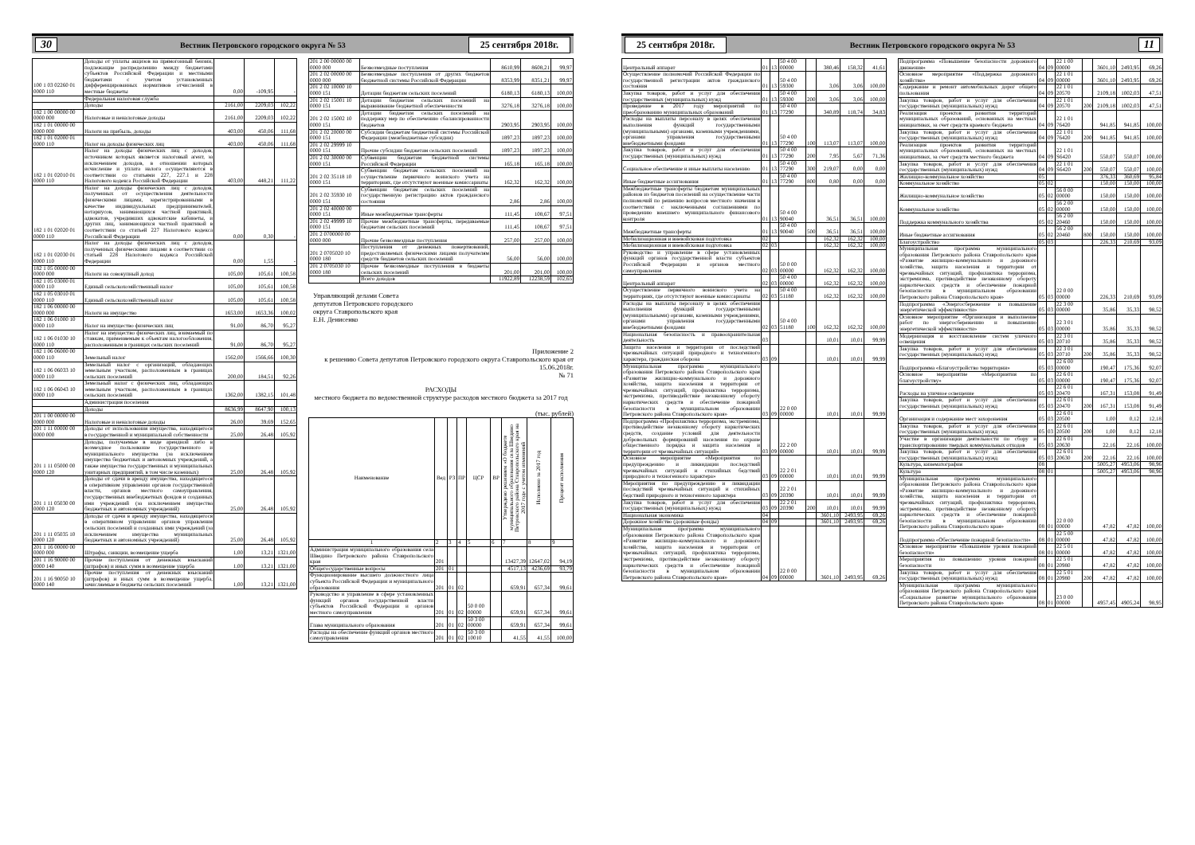30 Вестник Петровского городского округа № 53 25 сентября 2018г.
| 100 1 03 02260 01 0000 110 | Доходы от уплаты акцизов на прямогонный бензин, подлежащие распределению между бюджетами субъектов Российской Федерации и местными бюджетами с учетом установленных дифференцированных нормативов отчислений в местные бюджеты | 0,00 | -109,95 | - |
| | Федеральная налоговая служба | | | |
| | Доходы | 2161,00 | 2209,03 | 102,22 |
| 182 1 00 00000 00 0000 000 | Налоговые и неналоговые доходы | 2161,00 | 2209,03 | 102,22 |
| 182 1 01 00000 00 0000 000 | Налоги на прибыль, доходы | 403,00 | 450,06 | 111,68 |
| 182 1 01 02000 01 0000 110 | Налог на доходы физических лиц | 403,00 | 450,06 | 111,68 |
| 182 1 01 02010 01 0000 110 | Налог на доходы физических лиц с доходов, источником которых является налоговый агент, за исключением доходов, в отношении которых исчисление и уплата налога осуществляются в соответствии со статьями 227, 227.1 и 228 Налогового кодекса Российской Федерации | 403,00 | 448,21 | 111,22 |
| 182 1 01 02020 01 0000 110 | Налог на доходы физических лиц с доходов, полученных от осуществления деятельности физическими лицами, зарегистрированными в качестве индивидуальных предпринимателей, нотариусов, занимающихся частной практикой, адвокатов, учредивших адвокатские кабинеты, и других лиц, занимающихся частной практикой в соответствии со статьей 227 Налогового кодекса Российской Федерации | 0,00 | 0,30 | - |
| 182 1 01 02030 01 0000 110 | Налог на доходы физических лиц с доходов, полученных физическими лицами в соответствии со статьей 228 Налогового кодекса Российской Федерации | 0,00 | 1,55 | - |
| 182 1 05 00000 00 0000 000 | Налоги на совокупный доход | 105,00 | 105,61 | 100,58 |
| 182 1 05 03000 01 0000 110 | Единый сельскохозяйственный налог | 105,00 | 105,61 | 100,58 |
| 182 1 05 03010 01 0000 110 | Единый сельскохозяйственный налог | 105,00 | 105,61 | 100,58 |
| 182 1 06 00000 00 0000 000 | Налоги на имущество | 1653,00 | 1653,36 | 100,02 |
| 182 1 06 01000 10 0000 110 | Налог на имущество физических лиц | 91,00 | 86,70 | 95,27 |
| 182 1 06 01030 10 0000 110 | Налог на имущество физических лиц, взимаемый по ставкам, применяемым к объектам налогообложения, расположенным в границах сельских поселений | 91,00 | 86,70 | 95,27 |
| 182 1 06 06000 00 0000 110 | Земельный налог | 1562,00 | 1566,66 | 100,30 |
| 182 1 06 06033 10 0000 110 | Земельный налог с организаций, обладающих земельным участком, расположенным в границах сельских поселений | 200,00 | 184,51 | 92,26 |
| 182 1 06 06043 10 0000 110 | Земельный налог с физических лиц, обладающих земельным участком, расположенным в границах сельских поселений | 1362,00 | 1382,15 | 101,48 |
| | Администрация поселения | | | |
| | Доходы | 8636,99 | 8647,90 | 100,13 |
| 201 1 00 00000 00 0000 000 | Налоговые и неналоговые доходы | 26,00 | 39,69 | 152,65 |
| 201 1 11 00000 00 0000 000 | Доходы от использования имущества, находящегося в государственной и муниципальной собственности | 25,00 | 26,48 | 105,92 |
| 201 1 11 05000 00 0000 120 | Доходы, получаемые в виде арендной либо в возмездное пользование государственного и муниципального имущества (за исключением имущества бюджетных и автономных учреждений, а также имущества государственных и муниципальных унитарных предприятий, в том числе казенных) | 25,00 | 26,48 | 105,92 |
| 201 1 11 05030 00 0000 120 | Доходы от сдачи в аренду имущества, находящегося в оперативном управлении органов государственной власти, органов местного самоуправления, государственных внебюджетных фондов и созданных ими учреждений (за исключением имущества бюджетных и автономных учреждений) | 25,00 | 26,48 | 105,92 |
| 201 1 11 05035 10 0000 120 | Доходы от сдачи в аренду имущества, находящегося в оперативном управлении органов управления сельских поселений и созданных ими учреждений (за исключением имущества муниципальных бюджетных и автономных учреждений) | 25,00 | 26,48 | 105,92 |
| 201 1 16 00000 00 0000 000 | Штрафы, санкции, возмещение ущерба | 1,00 | 13,21 | 1321,00 |
| 201 1 16 90000 00 0000 140 | Прочие поступления от денежных взысканий (штрафов) и иных сумм в возмещение ущерба | 1,00 | 13,21 | 1321,00 |
| 201 1 16 90050 10 0000 140 | Прочие поступления от денежных взысканий (штрафов) и иных сумм в возмещение ущерба, зачисляемые в бюджеты сельских поселений | 1,00 | 13,21 | 1321,00 |
| 201 2 00 00000 00 0000 000 | Безвозмездные поступления | 8610,99 | 8608,21 | 99,97 |
| 201 2 02 00000 00 0000 000 | Безвозмездные поступления от других бюджетов бюджетной системы Российской Федерации | 8353,99 | 8351,21 | 99,97 |
| 201 2 02 10000 10 0000 151 | Дотации бюджетам сельских поселений | 6180,13 | 6180,13 | 100,00 |
| 201 2 02 15001 10 0000 151 | Дотации бюджетам сельских поселений на выравнивание бюджетной обеспеченности | 3276,18 | 3276,18 | 100,00 |
| 201 2 02 15002 10 0000 151 | Дотации бюджетам сельских поселений на поддержку мер по обеспечению сбалансированности бюджетов | 2903,95 | 2903,95 | 100,00 |
| 201 2 02 20000 00 0000 151 | Субсидии бюджетам бюджетной системы Российской Федерации (межбюджетные субсидии) | 1897,23 | 1897,23 | 100,00 |
| 201 2 02 29999 10 0000 151 | Прочие субсидии бюджетам сельских поселений | 1897,23 | 1897,23 | 100,00 |
| 201 2 02 30000 00 0000 151 | Субвенции бюджетам бюджетной системы Российской Федерации | 165,18 | 165,18 | 100,00 |
| 201 2 02 35118 10 0000 151 | Субвенции бюджетам сельских поселений на осуществление первичного воинского учета на территориях, где отсутствуют военные комиссариаты | 162,32 | 162,32 | 100,00 |
| 201 2 02 35930 10 0000 151 | Субвенции бюджетам сельских поселений на государственную регистрацию актов гражданского состояния | 2,86 | 2,86 | 100,00 |
| 201 2 02 40000 00 0000 151 | Иные межбюджетные трансферты | 111,45 | 108,67 | 97,51 |
| 201 2 02 49999 10 0000 151 | Прочие межбюджетные трансферты, передаваемые бюджетам сельских поселений | 111,45 | 108,67 | 97,51 |
| 201 2 0700000 00 0000 000 | Прочие безвозмездные поступления | 257,00 | 257,00 | 100,00 |
| 201 2 0705020 10 0000 180 | Поступления от денежных пожертвований, предоставляемых физическими лицами получателям средств бюджетов сельских поселений | 56,00 | 56,00 | 100,00 |
| 201 2 0705030 10 0000 180 | Прочие безвозмездные поступления в бюджеты сельских поселений | 201,00 | 201,00 | 100,00 |
| | Всего доходов | 11922,89 | 12238,59 | 102,65 |
Управляющий делами Совета
депутатов Петровского городского
округа Ставропольского края
Е.Н. Денисенко
Приложение 2
к решению Совета депутатов Петровского городского округа Ставропольского края от 15.06.2018г.
№ 71
РАСХОДЫ
местного бюджета по ведомственной структуре расходов местного бюджета за 2017 год
(тыс. рублей)
| Наименование | Вед | РЗ | ПР | ЦСР | ВР | Утверждено решением «О бюджете муниципального образования села Шведино Петровского района Ставропольского края на 2017 год» с учетом изменений | Исполнено за 2017 год | Процент исполнения |
| --- | --- | --- | --- | --- | --- | --- | --- | --- |
| 1 | 2 | 3 | 4 | 5 | 6 | 7 | 8 | 9 |
| Администрация муниципального образования села Шведино Петровского района Ставропольского края | 201 | | | | | 13427,39 | 12647,02 | 94,19 |
| Общегосударственные вопросы | 201 | 01 | | | | 4517,13 | 4236,69 | 93,79 |
| Функционирование высшего должностного лица субъекта Российской Федерации и муниципального образования | 201 | 01 | 02 | | | 659,91 | 657,34 | 99,61 |
| Руководство и управление в сфере установленных функций органов государственной власти субъектов Российской Федерации и органов местного самоуправления | 201 | 01 | 02 | 50 0 00 00000 | | 659,91 | 657,34 | 99,61 |
| Глава муниципального образования | 201 | 01 | 02 | 50 3 00 00000 | | 659,91 | 657,34 | 99,61 |
| Расходы на обеспечение функций органов местного самоуправления | 201 | 01 | 02 | 50 3 00 10010 | | 41,55 | 41,55 | 100,00 |
25 сентября 2018г. Вестник Петровского городского округа № 53 11
| Центральный аппарат | 01 | 13 | 50 4 00 00000 | | 380,46 | 158,32 | 41,61 |
| Осуществление полномочий Российской Федерации по государственной регистрации актов гражданского состояния | 01 | 13 | 50 4 00 59300 | | 3,06 | 3,06 | 100,00 |
| Закупка товаров, работ и услуг для обеспечения государственных (муниципальных) нужд | 01 | 13 | 50 4 00 59300 | 200 | 3,06 | 3,06 | 100,00 |
| Проведение в 2017 году мероприятий по преобразованию муниципальных образований | 01 | 13 | 50 4 00 77290 | | 340,89 | 118,74 | 34,83 |
| Расходы на выплаты персоналу в целях обеспечения выполнения функций государственными (муниципальными) органами, казенными учреждениями, органами управления государственными внебюджетными фондами | 01 | 13 | 50 4 00 77290 | 100 | 113,07 | 113,07 | 100,00 |
| Закупка товаров, работ и услуг для обеспечения государственных (муниципальных) нужд | 01 | 13 | 50 4 00 77290 | 200 | 7,95 | 5,67 | 71,36 |
| Социальное обеспечение и иные выплаты населению | 01 | 13 | 50 4 00 77290 | 300 | 219,07 | 0,00 | 0,00 |
| Иные бюджетные ассигнования | 01 | 13 | 50 4 00 77290 | 800 | 0,80 | 0,00 | 0,00 |
| Межбюджетные трансферты бюджетам муниципальных районов из бюджетов поселений на осуществление части полномочий по решению вопросов местного значения в соответствии с заключенными соглашениями по проведению внешнего муниципального финансового контроля | 01 | 13 | 50 4 00 90040 | | 36,51 | 36,51 | 100,00 |
| Межбюджетные трансферты | 01 | 13 | 50 4 00 90040 | 500 | 36,51 | 36,51 | 100,00 |
| Мобилизационная и вневойсковая подготовка | 02 | | | | 162,32 | 162,32 | 100,00 |
| Мобилизационная и вневойсковая подготовка | 02 | 03 | | | 162,32 | 162,32 | 100,00 |
| Руководство и управление в сфере установленных функций органов государственной власти субъектов Российской Федерации и органов местного самоуправления | 02 | 03 | 50 0 00 00000 | | 162,32 | 162,32 | 100,00 |
| Центральный аппарат | 02 | 03 | 50 4 00 00000 | | 162,32 | 162,32 | 100,00 |
| Осуществление первичного воинского учета на территориях, где отсутствуют военные комиссариаты | 02 | 03 | 50 4 00 51180 | | 162,32 | 162,32 | 100,00 |
| Расходы на выплаты персоналу в целях обеспечения выполнения функций государственными (муниципальными) органами, казенными учреждениями, органами управления государственными внебюджетными фондами | 02 | 03 | 50 4 00 51180 | 100 | 162,32 | 162,32 | 100,00 |
| Национальная безопасность и правоохранительная деятельность | 03 | | | | 10,01 | 10,01 | 99,99 |
| Защита населения и территории от последствий чрезвычайных ситуаций природного и техногенного характера, гражданская оборона | 03 | 09 | | | 10,01 | 10,01 | 99,99 |
| Муниципальная программа муниципального образования Петровского района Ставропольского края «Развитие жилищно-коммунального и дорожного хозяйства, защита населения и территории от чрезвычайных ситуаций, профилактика терроризма, экстремизма, противодействие незаконному обороту наркотических средств и обеспечение пожарной безопасности в муниципальном образовании Петровского района Ставропольского края» | 03 | 09 | 22 0 00 00000 | | 10,01 | 10,01 | 99,99 |
| Подпрограмма «Профилактика терроризма, экстремизма, противодействие незаконному обороту наркотических средств, создание условий для деятельности добровольных формирований населения по охране общественного порядка и защита населения и территории от чрезвычайных ситуаций» | 03 | 09 | 22 2 00 00000 | | 10,01 | 10,01 | 99,99 |
| Основное мероприятие «Мероприятия по предупреждению и ликвидации последствий чрезвычайных ситуаций и стихийных бедствий природного и техногенного характера» | 03 | 09 | 22 2 01 00000 | | 10,01 | 10,01 | 99,99 |
| Мероприятия по предупреждению и ликвидации последствий чрезвычайных ситуаций и стихийных бедствий природного и техногенного характера | 03 | 09 | 22 2 01 20390 | | 10,01 | 10,01 | 99,99 |
| Закупка товаров, работ и услуг для обеспечения государственных (муниципальных) нужд | 03 | 09 | 22 2 01 20390 | 200 | 10,01 | 10,01 | 99,99 |
| Национальная экономика | 04 | | | | 3601,10 | 2493,95 | 69,26 |
| Дорожное хозяйство (дорожные фонды) | 04 | 09 | | | 3601,10 | 2493,95 | 69,26 |
| Муниципальная программа муниципального образования Петровского района Ставропольского края «Развитие жилищно-коммунального и дорожного хозяйства, защита населения и территории от чрезвычайных ситуаций, профилактика терроризма, экстремизма, противодействие незаконному обороту наркотических средств и обеспечение пожарной безопасности в муниципальном образовании Петровского района Ставропольского края» | 04 | 09 | 22 0 00 00000 | | 3601,10 | 2493,95 | 69,26 |
| Подпрограмма «Повышение безопасности дорожного движения» | 04 | 09 | 22 1 00 00000 | | 3601,10 | 2493,95 | 69,26 |
| Основное мероприятие «Поддержка дорожного хозяйства» | 04 | 09 | 22 1 01 00000 | | 3601,10 | 2493,95 | 69,26 |
| Содержание и ремонт автомобильных дорог общего пользования | 04 | 09 | 22 1 01 20570 | | 2109,18 | 1002,03 | 47,51 |
| Закупка товаров, работ и услуг для обеспечения государственных (муниципальных) нужд | 04 | 09 | 22 1 01 20570 | 200 | 2109,18 | 1002,03 | 47,51 |
| Реализация проектов развития территорий муниципальных образований, основанных на местных инициативах, за счет средств краевого бюджета | 04 | 09 | 22 1 01 76420 | | 941,85 | 941,85 | 100,00 |
| Закупка товаров, работ и услуг для обеспечения государственных (муниципальных) нужд | 04 | 09 | 22 1 01 76420 | 200 | 941,85 | 941,85 | 100,00 |
| Реализация проектов развития территорий муниципальных образований, основанных на местных инициативах, за счет средств местного бюджета | 04 | 09 | 22 1 01 S6420 | | 550,07 | 550,07 | 100,00 |
| Закупка товаров, работ и услуг для обеспечения государственных (муниципальных) нужд | 04 | 09 | 22 1 01 S6420 | 200 | 550,07 | 550,07 | 100,00 |
| Жилищно-коммунальное хозяйство | 05 | | | | 376,33 | 360,69 | 95,84 |
| Коммунальное хозяйство | 05 | 02 | | | 150,00 | 150,00 | 100,00 |
| Жилищно-коммунальное хозяйство | 05 | 02 | 56 0 00 00000 | | 150,00 | 150,00 | 100,00 |
| Коммунальное хозяйство | 05 | 02 | 56 2 00 00000 | | 150,00 | 150,00 | 100,00 |
| Поддержка коммунального хозяйства | 05 | 02 | 56 2 00 20460 | | 150,00 | 150,00 | 100,00 |
| Иные бюджетные ассигнования | 05 | 02 | 56 2 00 20460 | 800 | 150,00 | 150,00 | 100,00 |
| Благоустройство | 05 | 03 | | | 226,33 | 210,69 | 93,09 |
| Муниципальная программа муниципального образования Петровского района Ставропольского края «Развитие жилищно-коммунального и дорожного хозяйства, защита населения и территории от чрезвычайных ситуаций, профилактика терроризма, экстремизма, противодействие незаконному обороту наркотических средств и обеспечение пожарной безопасности в муниципальном образовании Петровского района Ставропольского края» | 05 | 03 | 22 0 00 00000 | | 226,33 | 210,69 | 93,09 |
| Подпрограмма «Энергосбережение и повышение энергетической эффективности» | 05 | 03 | 22 3 00 00000 | | 35,86 | 35,33 | 98,52 |
| Основное мероприятие «Организация и выполнение работ по энергосбережению и повышению энергетической эффективности» | 05 | 03 | 22 3 01 00000 | | 35,86 | 35,33 | 98,52 |
| Модернизация и восстановление систем уличного освещения | 05 | 03 | 22 3 01 20710 | | 35,86 | 35,33 | 98,52 |
| Закупка товаров, работ и услуг для обеспечения государственных (муниципальных) нужд | 05 | 03 | 22 3 01 20710 | 200 | 35,86 | 35,33 | 98,52 |
| Подпрограмма «Благоустройство территории» | 05 | 03 | 22 6 00 00000 | | 190,47 | 175,36 | 92,07 |
| Основное мероприятие «Мероприятия по благоустройству» | 05 | 03 | 22 6 01 00000 | | 190,47 | 175,36 | 92,07 |
| Расходы на уличное освещение | 05 | 03 | 22 6 01 20470 | | 167,31 | 153,08 | 91,49 |
| Закупка товаров, работ и услуг для обеспечения государственных (муниципальных) нужд | 05 | 03 | 22 6 01 20470 | 200 | 167,31 | 153,08 | 91,49 |
| Организация и содержание мест захоронения | 05 | 03 | 22 6 01 20500 | | 1,00 | 0,12 | 12,18 |
| Закупка товаров, работ и услуг для обеспечения государственных (муниципальных) нужд | 05 | 03 | 22 6 01 20500 | 200 | 1,00 | 0,12 | 12,18 |
| Участие в организации деятельности по сбору и транспортированию твердых коммунальных отходов | 05 | 03 | 22 6 01 20630 | | 22,16 | 22,16 | 100,00 |
| Закупка товаров, работ и услуг для обеспечения государственных (муниципальных) нужд | 05 | 03 | 22 6 01 20630 | 200 | 22,16 | 22,16 | 100,00 |
| Культура, кинематография | 08 | | | | 5005,27 | 4953,06 | 98,96 |
| Культура | 08 | 01 | | | 5005,27 | 4953,06 | 98,96 |
| Муниципальная программа муниципального образования Петровского района Ставропольского края «Развитие жилищно-коммунального и дорожного хозяйства, защита населения и территории от чрезвычайных ситуаций, профилактика терроризма, экстремизма, противодействие незаконному обороту наркотических средств и обеспечение пожарной безопасности в муниципальном образовании Петровского района Ставропольского края» | 08 | 01 | 22 0 00 00000 | | 47,82 | 47,82 | 100,00 |
| Подпрограмма «Обеспечение пожарной безопасности» | 08 | 01 | 22 5 00 00000 | | 47,82 | 47,82 | 100,00 |
| Основное мероприятие «Повышение уровня пожарной безопасности» | 08 | 01 | 22 5 01 00000 | | 47,82 | 47,82 | 100,00 |
| Мероприятия по повышению уровня пожарной безопасности | 08 | 01 | 22 5 01 20980 | | 47,82 | 47,82 | 100,00 |
| Закупка товаров, работ и услуг для обеспечения государственных (муниципальных) нужд | 08 | 01 | 22 5 01 20980 | 200 | 47,82 | 47,82 | 100,00 |
| Муниципальная программа муниципального образования Петровского района Ставропольского края «Социальное развитие муниципального образования Петровского района Ставропольского края» | 08 | 01 | 23 0 00 00000 | | 4957,45 | 4905,24 | 98,95 |